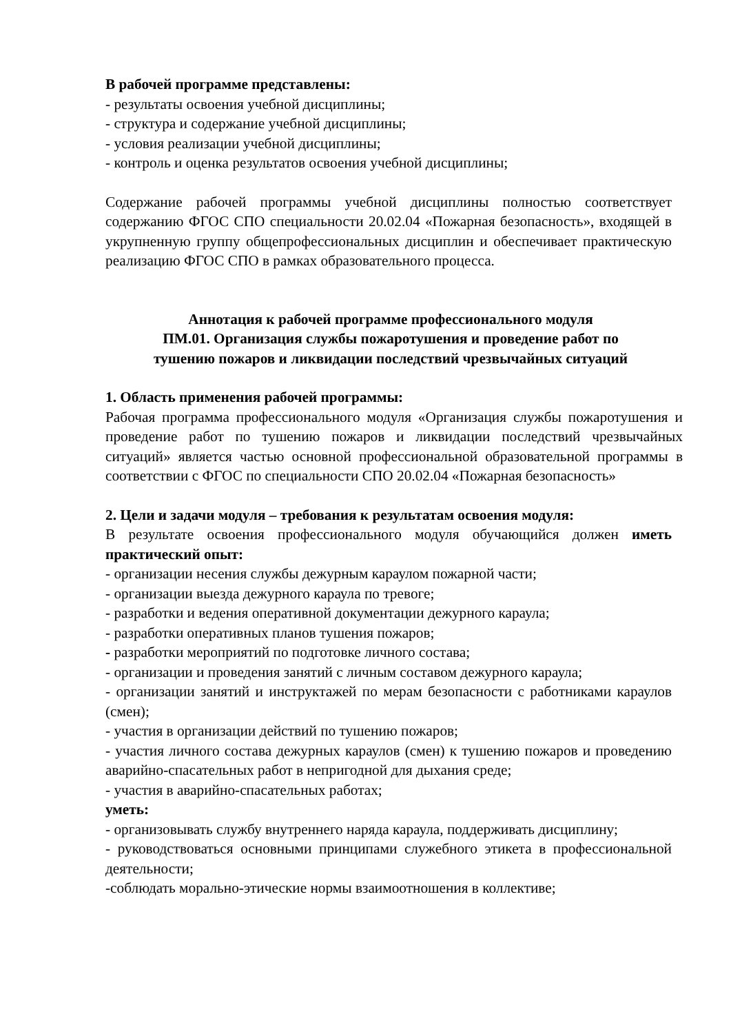В рабочей программе представлены:
- результаты освоения учебной дисциплины;
- структура и содержание учебной дисциплины;
- условия реализации учебной дисциплины;
- контроль и оценка результатов освоения учебной дисциплины;
Содержание рабочей программы учебной дисциплины полностью соответствует содержанию ФГОС СПО специальности 20.02.04 «Пожарная безопасность», входящей в укрупненную группу общепрофессиональных дисциплин и обеспечивает практическую реализацию ФГОС СПО в рамках образовательного процесса.
Аннотация к рабочей программе профессионального модуля
ПМ.01. Организация службы пожаротушения и проведение работ по
тушению пожаров и ликвидации последствий чрезвычайных ситуаций
1. Область применения рабочей программы:
Рабочая программа профессионального модуля «Организация службы пожаротушения и проведение работ по тушению пожаров и ликвидации последствий чрезвычайных ситуаций» является частью основной профессиональной образовательной программы в соответствии с ФГОС по специальности СПО 20.02.04 «Пожарная безопасность»
2. Цели и задачи модуля – требования к результатам освоения модуля:
В результате освоения профессионального модуля обучающийся должен иметь практический опыт:
- организации несения службы дежурным караулом пожарной части;
- организации выезда дежурного караула по тревоге;
- разработки и ведения оперативной документации дежурного караула;
- разработки оперативных планов тушения пожаров;
- разработки мероприятий по подготовке личного состава;
- организации и проведения занятий с личным составом дежурного караула;
- организации занятий и инструктажей по мерам безопасности с работниками караулов (смен);
- участия в организации действий по тушению пожаров;
- участия личного состава дежурных караулов (смен) к тушению пожаров и проведению аварийно-спасательных работ в непригодной для дыхания среде;
- участия в аварийно-спасательных работах;
уметь:
- организовывать службу внутреннего наряда караула, поддерживать дисциплину;
- руководствоваться основными принципами служебного этикета в профессиональной деятельности;
-соблюдать морально-этические нормы взаимоотношения в коллективе;